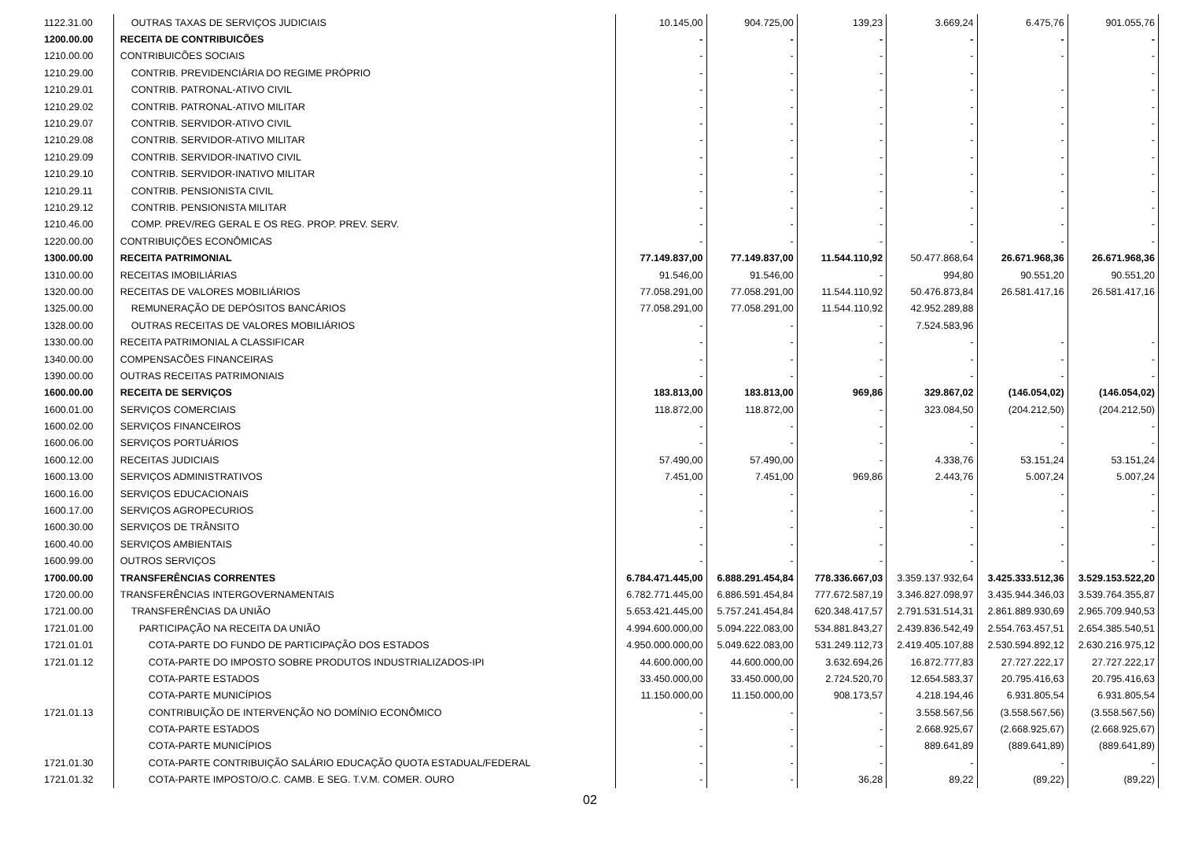| 1122.31.00 | OUTRAS TAXAS DE SERVIÇOS JUDICIAIS | 10.145,00 | 904.725,00 | 139,23 | 3.669,24 | 6.475,76 | 901.055,76 |
| 1200.00.00 | RECEITA DE CONTRIBUICÕES | - | - | - | - | - | - |
| 1210.00.00 | CONTRIBUICÕES SOCIAIS | - | - | - | - | - | - |
| 1210.29.00 | CONTRIB. PREVIDENCIÁRIA DO REGIME PRÓPRIO | - | - | - | - | | - |
| 1210.29.01 | CONTRIB. PATRONAL-ATIVO CIVIL | - | - | - | - | - | - |
| 1210.29.02 | CONTRIB. PATRONAL-ATIVO MILITAR | - | - | - | - | - | - |
| 1210.29.07 | CONTRIB. SERVIDOR-ATIVO CIVIL | - | - | - | - | - | - |
| 1210.29.08 | CONTRIB. SERVIDOR-ATIVO MILITAR | - | - | - | - | - | - |
| 1210.29.09 | CONTRIB. SERVIDOR-INATIVO CIVIL | - | - | - | - | - | - |
| 1210.29.10 | CONTRIB. SERVIDOR-INATIVO MILITAR | - | - | - | - | - | - |
| 1210.29.11 | CONTRIB. PENSIONISTA CIVIL | - | - | - | - | - | - |
| 1210.29.12 | CONTRIB. PENSIONISTA MILITAR | - | - | - | - | - | - |
| 1210.46.00 | COMP. PREV/REG GERAL E OS REG. PROP. PREV. SERV. | - | - | - | - | - | - |
| 1220.00.00 | CONTRIBUIÇÕES ECONÔMICAS | - | - | - | - | - | - |
| 1300.00.00 | RECEITA PATRIMONIAL | 77.149.837,00 | 77.149.837,00 | 11.544.110,92 | 50.477.868,64 | 26.671.968,36 | 26.671.968,36 |
| 1310.00.00 | RECEITAS IMOBILIÁRIAS | 91.546,00 | 91.546,00 | - | 994,80 | 90.551,20 | 90.551,20 |
| 1320.00.00 | RECEITAS DE VALORES MOBILIÁRIOS | 77.058.291,00 | 77.058.291,00 | 11.544.110,92 | 50.476.873,84 | 26.581.417,16 | 26.581.417,16 |
| 1325.00.00 | REMUNERAÇÃO DE DEPÓSITOS BANCÁRIOS | 77.058.291,00 | 77.058.291,00 | 11.544.110,92 | 42.952.289,88 | | |
| 1328.00.00 | OUTRAS RECEITAS DE VALORES MOBILIÁRIOS | - | - | - | 7.524.583,96 | | |
| 1330.00.00 | RECEITA PATRIMONIAL A CLASSIFICAR | - | - | - | - | - | - |
| 1340.00.00 | COMPENSACÕES FINANCEIRAS | - | - | - | - | - | - |
| 1390.00.00 | OUTRAS RECEITAS PATRIMONIAIS | - | - | - | - | - | - |
| 1600.00.00 | RECEITA DE SERVIÇOS | 183.813,00 | 183.813,00 | 969,86 | 329.867,02 | (146.054,02) | (146.054,02) |
| 1600.01.00 | SERVIÇOS COMERCIAIS | 118.872,00 | 118.872,00 | - | 323.084,50 | (204.212,50) | (204.212,50) |
| 1600.02.00 | SERVIÇOS FINANCEIROS | - | - | - | - | - | - |
| 1600.06.00 | SERVIÇOS PORTUÁRIOS | - | - | - | - | - | - |
| 1600.12.00 | RECEITAS JUDICIAIS | 57.490,00 | 57.490,00 | - | 4.338,76 | 53.151,24 | 53.151,24 |
| 1600.13.00 | SERVIÇOS ADMINISTRATIVOS | 7.451,00 | 7.451,00 | 969,86 | 2.443,76 | 5.007,24 | 5.007,24 |
| 1600.16.00 | SERVIÇOS EDUCACIONAIS | - | - | | - | - | - |
| 1600.17.00 | SERVIÇOS AGROPECURIOS | - | - | - | - | - | - |
| 1600.30.00 | SERVIÇOS DE TRÂNSITO | - | - | - | - | - | - |
| 1600.40.00 | SERVIÇOS AMBIENTAIS | - | - | - | - | - | - |
| 1600.99.00 | OUTROS SERVIÇOS | - | - | - | - | - | - |
| 1700.00.00 | TRANSFERÊNCIAS CORRENTES | 6.784.471.445,00 | 6.888.291.454,84 | 778.336.667,03 | 3.359.137.932,64 | 3.425.333.512,36 | 3.529.153.522,20 |
| 1720.00.00 | TRANSFERÊNCIAS INTERGOVERNAMENTAIS | 6.782.771.445,00 | 6.886.591.454,84 | 777.672.587,19 | 3.346.827.098,97 | 3.435.944.346,03 | 3.539.764.355,87 |
| 1721.00.00 | TRANSFERÊNCIAS DA UNIÃO | 5.653.421.445,00 | 5.757.241.454,84 | 620.348.417,57 | 2.791.531.514,31 | 2.861.889.930,69 | 2.965.709.940,53 |
| 1721.01.00 | PARTICIPAÇÃO NA RECEITA DA UNIÃO | 4.994.600.000,00 | 5.094.222.083,00 | 534.881.843,27 | 2.439.836.542,49 | 2.554.763.457,51 | 2.654.385.540,51 |
| 1721.01.01 | COTA-PARTE DO FUNDO DE PARTICIPAÇÃO DOS ESTADOS | 4.950.000.000,00 | 5.049.622.083,00 | 531.249.112,73 | 2.419.405.107,88 | 2.530.594.892,12 | 2.630.216.975,12 |
| 1721.01.12 | COTA-PARTE DO IMPOSTO SOBRE PRODUTOS INDUSTRIALIZADOS-IPI | 44.600.000,00 | 44.600.000,00 | 3.632.694,26 | 16.872.777,83 | 27.727.222,17 | 27.727.222,17 |
| | COTA-PARTE ESTADOS | 33.450.000,00 | 33.450.000,00 | 2.724.520,70 | 12.654.583,37 | 20.795.416,63 | 20.795.416,63 |
| | COTA-PARTE MUNICÍPIOS | 11.150.000,00 | 11.150.000,00 | 908.173,57 | 4.218.194,46 | 6.931.805,54 | 6.931.805,54 |
| 1721.01.13 | CONTRIBUIÇÃO DE INTERVENÇÃO NO DOMÍNIO ECONÔMICO | - | - | - | 3.558.567,56 | (3.558.567,56) | (3.558.567,56) |
| | COTA-PARTE ESTADOS | - | - | - | 2.668.925,67 | (2.668.925,67) | (2.668.925,67) |
| | COTA-PARTE MUNICÍPIOS | - | - | - | 889.641,89 | (889.641,89) | (889.641,89) |
| 1721.01.30 | COTA-PARTE CONTRIBUIÇÃO SALÁRIO EDUCAÇÃO QUOTA ESTADUAL/FEDERAL | - | - | - | - | - | - |
| 1721.01.32 | COTA-PARTE IMPOSTO/O.C. CAMB. E SEG. T.V.M. COMER. OURO | - | - | 36,28 | 89,22 | (89,22) | (89,22) |
02